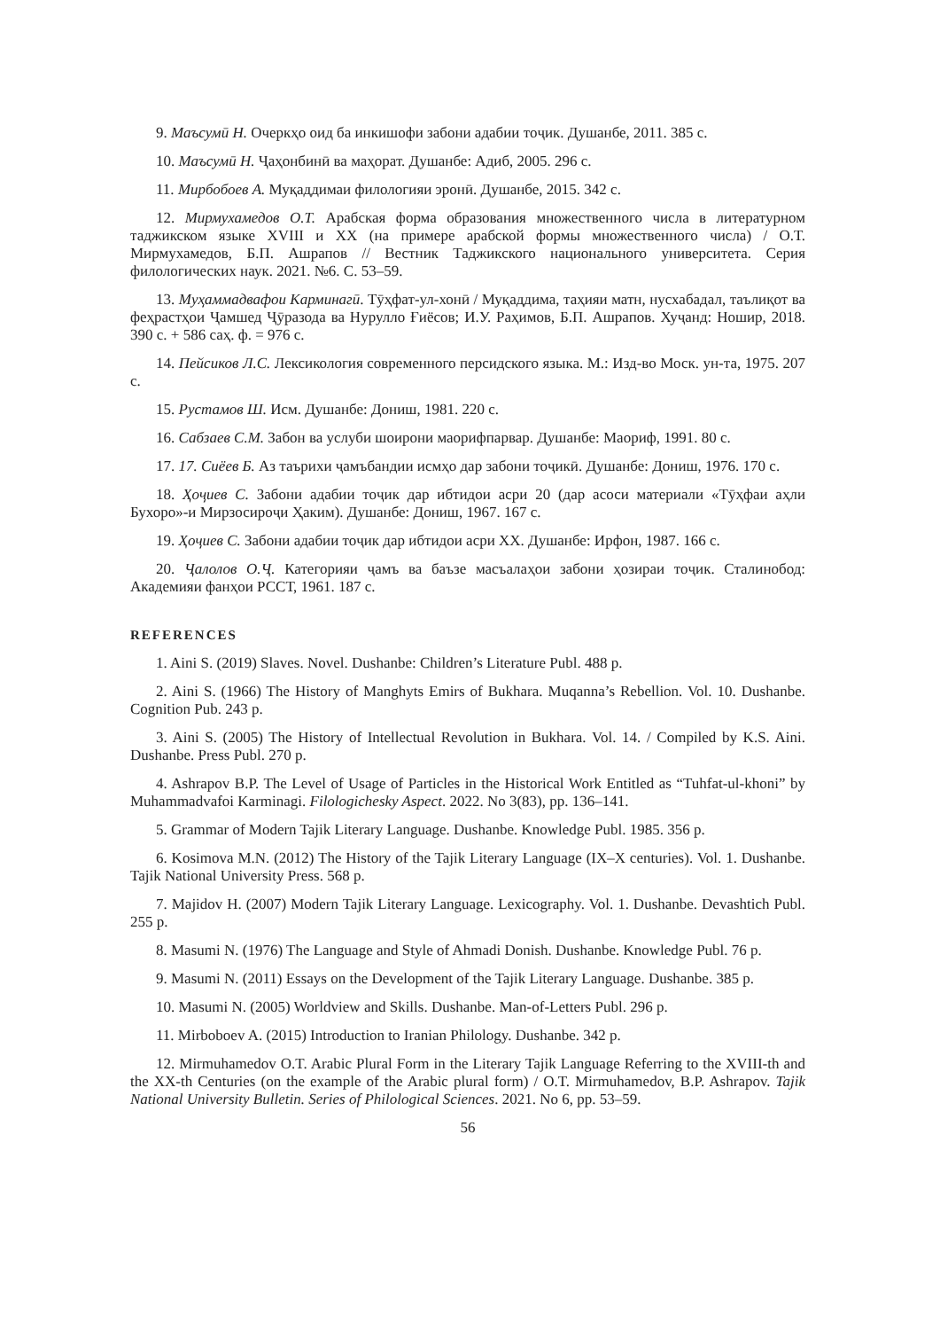9. Маъсумӣ Н. Очеркҳо оид ба инкишофи забони адабии тоҷик. Душанбе, 2011. 385 с.
10. Маъсумӣ Н. Ҷаҳонбинӣ ва маҳорат. Душанбе: Адиб, 2005. 296 с.
11. Мирбобоев А. Муқаддимаи филологияи эронӣ. Душанбе, 2015. 342 с.
12. Мирмухамедов О.Т. Арабская форма образования множественного числа в литературном таджикском языке XVIII и XX (на примере арабской формы множественного числа) / О.Т. Мирмухамедов, Б.П. Ашрапов // Вестник Таджикского национального университета. Серия филологических наук. 2021. №6. С. 53–59.
13. Муҳаммадвафои Карминагӣ. Тӯҳфат-ул-хонӣ / Муқаддима, таҳияи матн, нусхабадал, таълиқот ва феҳрастҳои Ҷамшед Ҷӯразода ва Нурулло Ғиёсов; И.У. Раҳимов, Б.П. Ашрапов. Хуҷанд: Ношир, 2018. 390 с. + 586 саҳ. ф. = 976 с.
14. Пейсиков Л.С. Лексикология современного персидского языка. М.: Изд-во Моск. ун-та, 1975. 207 с.
15. Рустамов Ш. Исм. Душанбе: Дониш, 1981. 220 с.
16. Сабзаев С.М. Забон ва услуби шоирони маорифпарвар. Душанбе: Маориф, 1991. 80 с.
17. 17. Сиёев Б. Аз таърихи ҷамъбандии исмҳо дар забони тоҷикӣ. Душанбе: Дониш, 1976. 170 с.
18. Ҳоҷиев С. Забони адабии тоҷик дар ибтидои асри 20 (дар асоси материали «Тӯҳфаи аҳли Бухоро»-и Мирзосироҷи Ҳаким). Душанбе: Дониш, 1967. 167 с.
19. Ҳоҷиев С. Забони адабии тоҷик дар ибтидои асри XX. Душанбе: Ирфон, 1987. 166 с.
20. Ҷалолов О.Ҷ. Категорияи ҷамъ ва баъзе масъалаҳои забони ҳозираи тоҷик. Сталинобод: Академияи фанҳои РССТ, 1961. 187 с.
REFERENCES
1. Aini S. (2019) Slaves. Novel. Dushanbe: Children’s Literature Publ. 488 p.
2. Aini S. (1966) The History of Manghyts Emirs of Bukhara. Muqanna’s Rebellion. Vol. 10. Dushanbe. Cognition Pub. 243 p.
3. Aini S. (2005) The History of Intellectual Revolution in Bukhara. Vol. 14. / Compiled by K.S. Aini. Dushanbe. Press Publ. 270 p.
4. Ashrapov B.P. The Level of Usage of Particles in the Historical Work Entitled as “Tuhfat-ul-khoni” by Muhammadvafoi Karminagi. Filologichesky Aspect. 2022. No 3(83), pp. 136–141.
5. Grammar of Modern Tajik Literary Language. Dushanbe. Knowledge Publ. 1985. 356 p.
6. Kosimova M.N. (2012) The History of the Tajik Literary Language (IX–X centuries). Vol. 1. Dushanbe. Tajik National University Press. 568 p.
7. Majidov H. (2007) Modern Tajik Literary Language. Lexicography. Vol. 1. Dushanbe. Devashtich Publ. 255 p.
8. Masumi N. (1976) The Language and Style of Ahmadi Donish. Dushanbe. Knowledge Publ. 76 p.
9. Masumi N. (2011) Essays on the Development of the Tajik Literary Language. Dushanbe. 385 p.
10. Masumi N. (2005) Worldview and Skills. Dushanbe. Man-of-Letters Publ. 296 p.
11. Mirboboev A. (2015) Introduction to Iranian Philology. Dushanbe. 342 p.
12. Mirmuhamedov O.T. Arabic Plural Form in the Literary Tajik Language Referring to the XVIII-th and the XX-th Centuries (on the example of the Arabic plural form) / O.T. Mirmuhamedov, B.P. Ashrapov. Tajik National University Bulletin. Series of Philological Sciences. 2021. No 6, pp. 53–59.
56